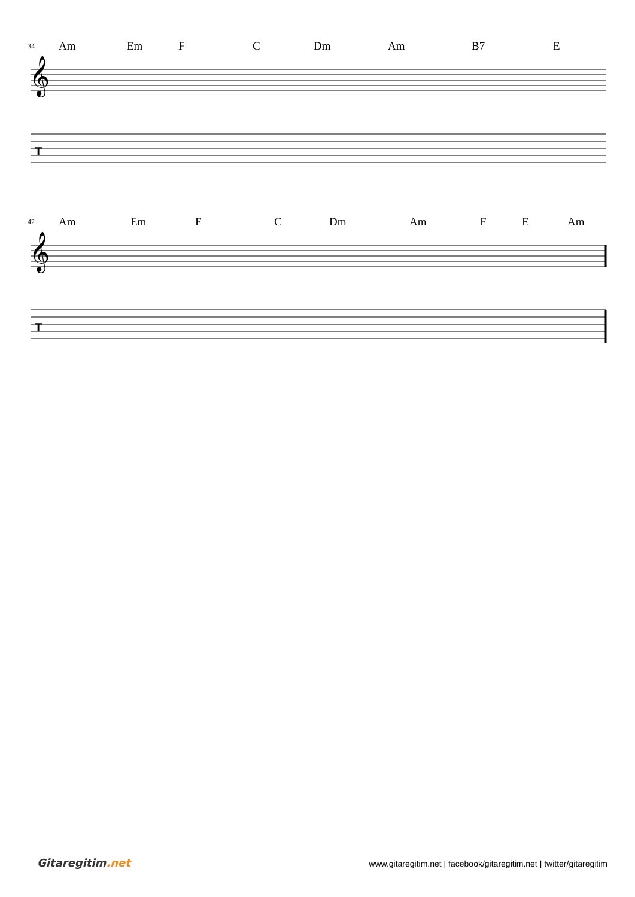34 Am Em F C Dm Am B7 E
𝄞
T
42 Am Em F C Dm Am F E Am
𝄞
T
Gitaregitim.net
www.gitaregitim.net | facebook/gitaregitim.net | twitter/gitaregitim